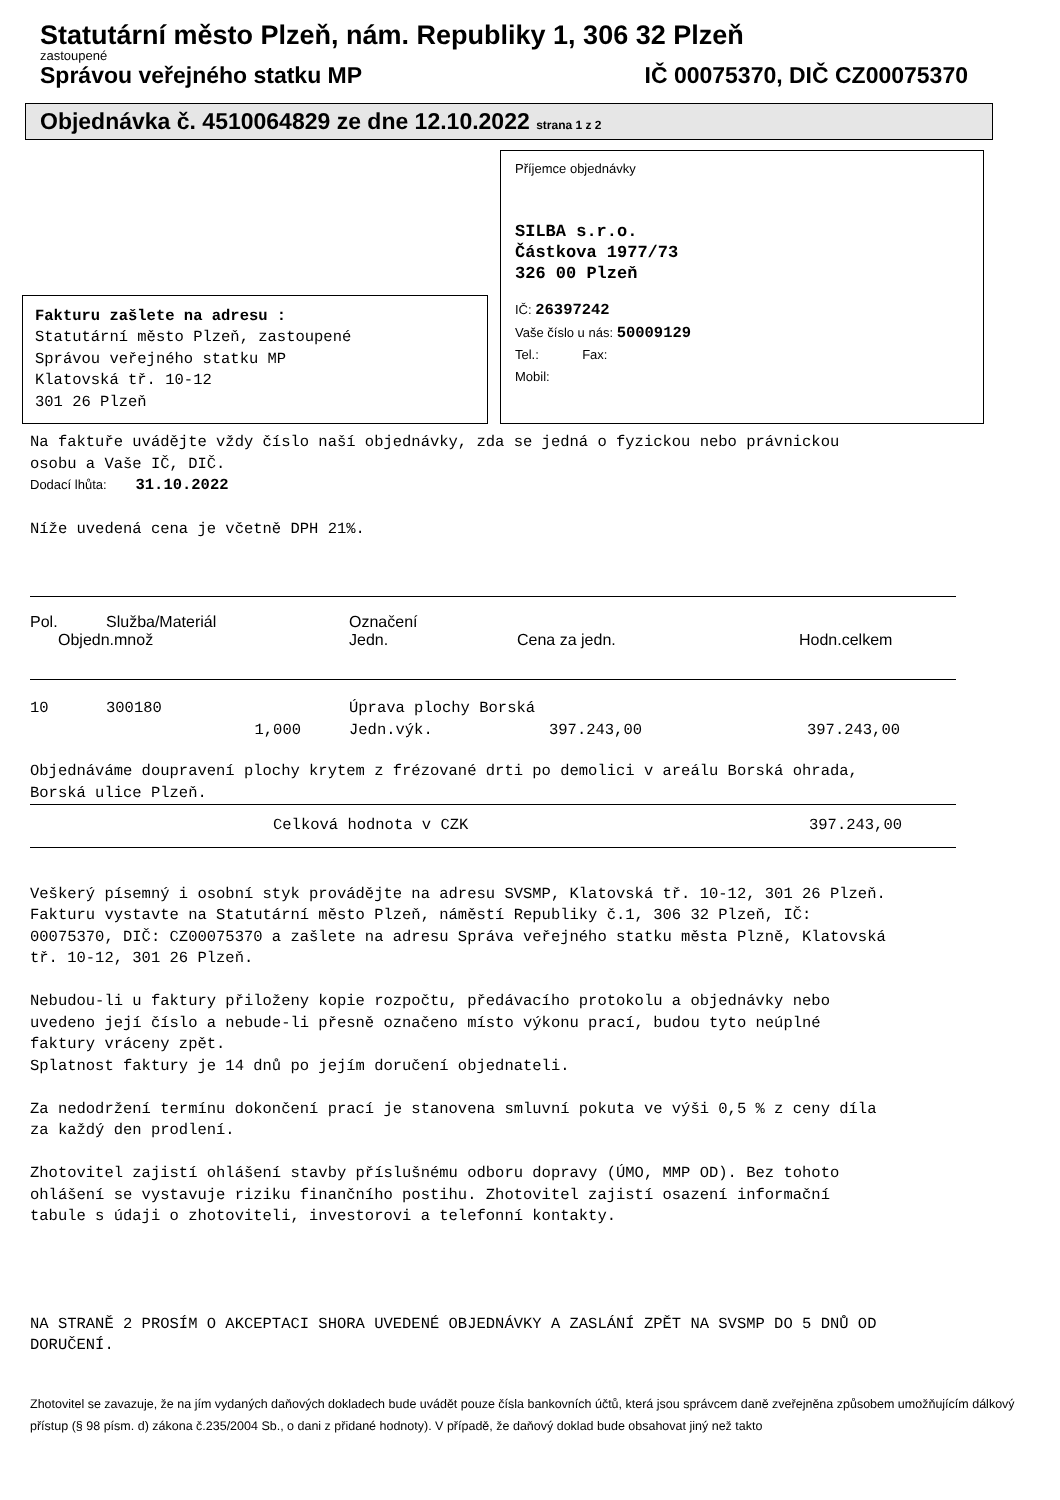Statutární město Plzeň, nám. Republiky 1, 306 32 Plzeň
zastoupené
Správou veřejného statku MP IČ 00075370, DIČ CZ00075370
Objednávka č. 4510064829 ze dne 12.10.2022 strana 1 z 2
Fakturu zašlete na adresu :
Statutární město Plzeň, zastoupené
Správou veřejného statku MP
Klatovská tř. 10-12
301 26 Plzeň
Příjemce objednávky
SILBA s.r.o.
Částkova 1977/73
326 00 Plzeň
IČ: 26397242
Vaše číslo u nás: 50009129
Tel.: Fax:
Mobil:
Na faktuře uvádějte vždy číslo naší objednávky, zda se jedná o fyzickou nebo právnickou
osobu a Vaše IČ, DIČ.
Dodací lhůta: 31.10.2022
Níže uvedená cena je včetně DPH 21%.
| Pol. | Služba/Materiál | Označení | | |
| Objedn.množ | | Jedn. | Cena za jedn. | Hodn.celkem |
| 10 | 300180 | Úprava plochy Borská | | |
| 1,000 | | Jedn.výk. | 397.243,00 | 397.243,00 |
Objednáváme doupravení plochy krytem z frézované drti po demolici v areálu Borská ohrada,
Borská ulice Plzeň.
| Celková hodnota v CZK | 397.243,00 |
Veškerý písemný i osobní styk provádějte na adresu SVSMP, Klatovská tř. 10-12, 301 26 Plzeň.
Fakturu vystavte na Statutární město Plzeň, náměstí Republiky č.1, 306 32 Plzeň, IČ:
00075370, DIČ: CZ00075370 a zašlete na adresu Správa veřejného statku města Plzně, Klatovská
tř. 10-12, 301 26 Plzeň.
Nebudou-li u faktury přiloženy kopie rozpočtu, předávacího protokolu a objednávky nebo
uvedeno její číslo a nebude-li přesně označeno místo výkonu prací, budou tyto neúplné
faktury vráceny zpět.
Splatnost faktury je 14 dnů po jejím doručení objednateli.
Za nedodržení termínu dokončení prací je stanovena smluvní pokuta ve výši 0,5 % z ceny díla
za každý den prodlení.
Zhotovitel zajistí ohlášení stavby příslušnému odboru dopravy (ÚMO, MMP OD). Bez tohoto
ohlášení se vystavuje riziku finančního postihu. Zhotovitel zajistí osazení informační
tabule s údaji o zhotoviteli, investorovi a telefonní kontakty.
NA STRANĚ 2 PROSÍM O AKCEPTACI SHORA UVEDENÉ OBJEDNÁVKY A ZASLÁNÍ ZPĚT NA SVSMP DO 5 DNŮ OD
DORUČENÍ.
Zhotovitel se zavazuje, že na jím vydaných daňových dokladech bude uvádět pouze čísla bankovních účtů, která jsou správcem daně zveřejněna způsobem umožňujícím dálkový přístup (§ 98 písm. d) zákona č.235/2004 Sb., o dani z přidané hodnoty). V případě, že daňový doklad bude obsahovat jiný než takto